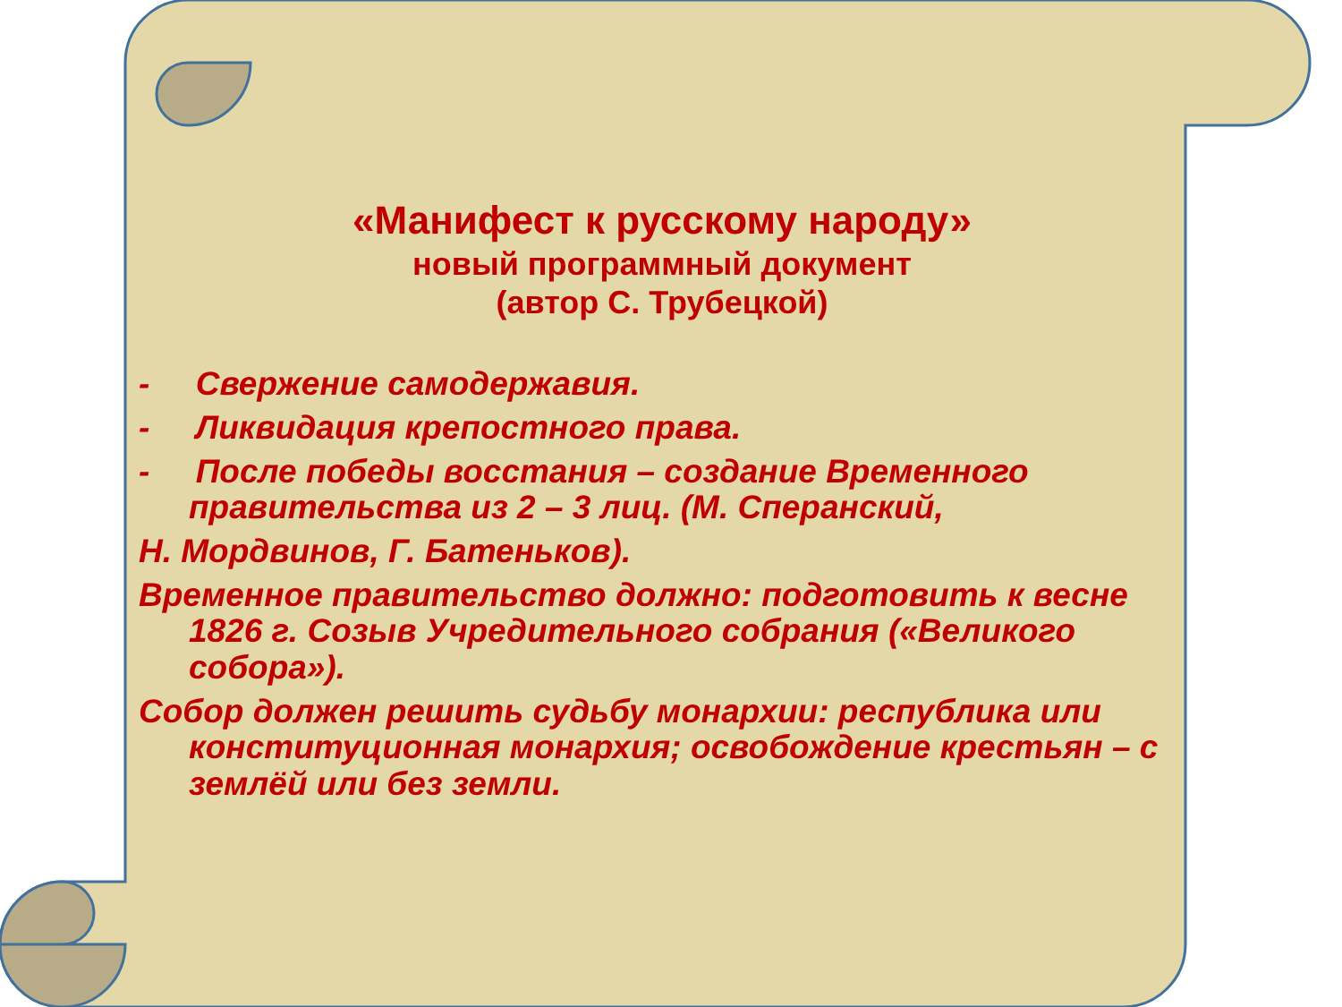«Манифест к русскому народу»
новый программный документ
(автор С. Трубецкой)
- Свержение самодержавия.
- Ликвидация крепостного права.
- После победы восстания – создание Временного правительства из 2 – 3 лиц. (М. Сперанский,
Н. Мордвинов, Г. Батеньков).
Временное правительство должно: подготовить к весне 1826 г. Созыв Учредительного собрания («Великого собора»).
Собор должен решить судьбу монархии: республика или конституционная монархия; освобождение крестьян – с землёй или без земли.